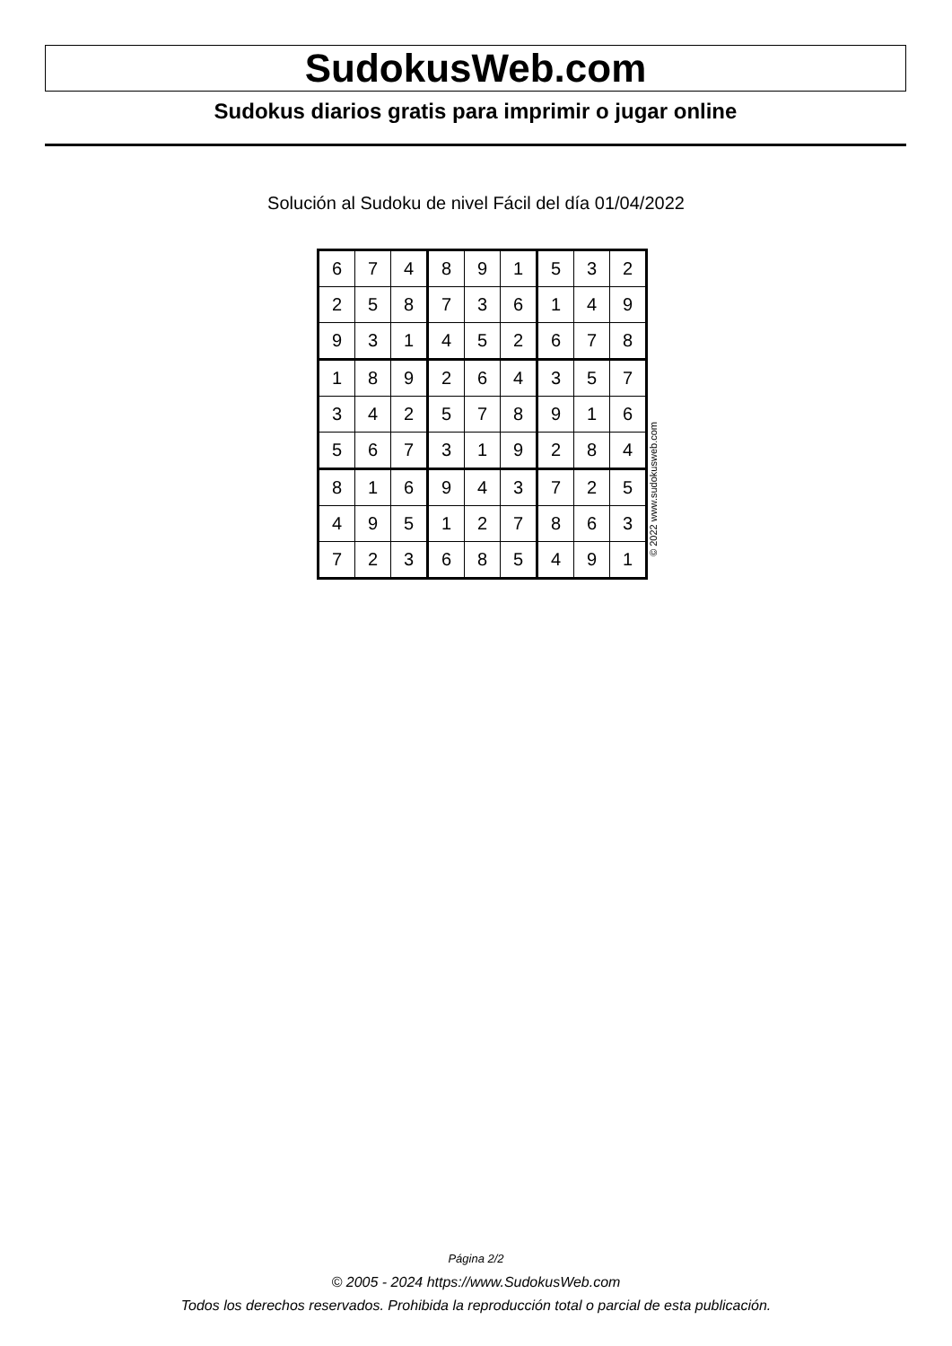SudokusWeb.com
Sudokus diarios gratis para imprimir o jugar online
Solución al Sudoku de nivel Fácil del día 01/04/2022
| 6 | 7 | 4 | 8 | 9 | 1 | 5 | 3 | 2 |
| 2 | 5 | 8 | 7 | 3 | 6 | 1 | 4 | 9 |
| 9 | 3 | 1 | 4 | 5 | 2 | 6 | 7 | 8 |
| 1 | 8 | 9 | 2 | 6 | 4 | 3 | 5 | 7 |
| 3 | 4 | 2 | 5 | 7 | 8 | 9 | 1 | 6 |
| 5 | 6 | 7 | 3 | 1 | 9 | 2 | 8 | 4 |
| 8 | 1 | 6 | 9 | 4 | 3 | 7 | 2 | 5 |
| 4 | 9 | 5 | 1 | 2 | 7 | 8 | 6 | 3 |
| 7 | 2 | 3 | 6 | 8 | 5 | 4 | 9 | 1 |
© 2022 www.sudokusweb.com
Página 2/2
© 2005 - 2024 https://www.SudokusWeb.com
Todos los derechos reservados. Prohibida la reproducción total o parcial de esta publicación.